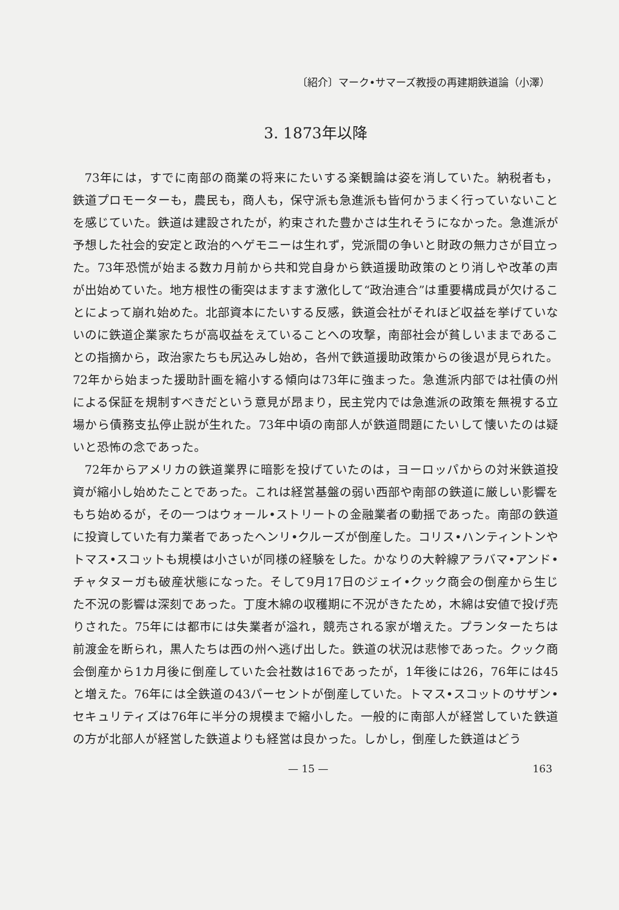〔紹介〕マーク•サマーズ教授の再建期鉄道論（小澤）
3. 1873年以降
73年には，すでに南部の商業の将来にたいする楽観論は姿を消していた。納税者も，鉄道プロモーターも，農民も，商人も，保守派も急進派も皆何かうまく行っていないことを感じていた。鉄道は建設されたが，約束された豊かさは生れそうになかった。急進派が予想した社会的安定と政治的ヘゲモニーは生れず，党派間の争いと財政の無力さが目立った。73年恐慌が始まる数カ月前から共和党自身から鉄道援助政策のとり消しや改革の声が出始めていた。地方根性の衝突はますます激化して“政治連合”は重要構成員が欠けることによって崩れ始めた。北部資本にたいする反感，鉄道会社がそれほど収益を挙げていないのに鉄道企業家たちが高収益をえていることへの攻撃，南部社会が貧しいままであることの指摘から，政治家たちも尻込みし始め，各州で鉄道援助政策からの後退が見られた。72年から始まった援助計画を縮小する傾向は73年に強まった。急進派内部では社債の州による保証を規制すべきだという意見が昂まり，民主党内では急進派の政策を無視する立場から債務支払停止説が生れた。73年中頃の南部人が鉄道問題にたいして懐いたのは疑いと恐怖の念であった。
72年からアメリカの鉄道業界に暗影を投げていたのは，ヨーロッパからの対米鉄道投資が縮小し始めたことであった。これは経営基盤の弱い西部や南部の鉄道に厳しい影響をもち始めるが，その一つはウォール•ストリートの金融業者の動揺であった。南部の鉄道に投資していた有力業者であったヘンリ•クルーズが倒産した。コリス•ハンティントンやトマス•スコットも規模は小さいが同様の経験をした。かなりの大幹線アラバマ•アンド•チャタヌーガも破産状態になった。そして9月17日のジェイ•クック商会の倒産から生じた不況の影響は深刻であった。丁度木綿の収穫期に不況がきたため，木綿は安値で投げ売りされた。75年には都市には失業者が溢れ，競売される家が増えた。プランターたちは前渡金を断られ，黒人たちは西の州へ逃げ出した。鉄道の状況は悲惨であった。クック商会倒産から1カ月後に倒産していた会社数は16であったが，1年後には26，76年には45と増えた。76年には全鉄道の43パーセントが倒産していた。トマス•スコットのサザン•セキュリティズは76年に半分の規模まで縮小した。一般的に南部人が経営していた鉄道の方が北部人が経営した鉄道よりも経営は良かった。しかし，倒産した鉄道はどう
— 15 — 163